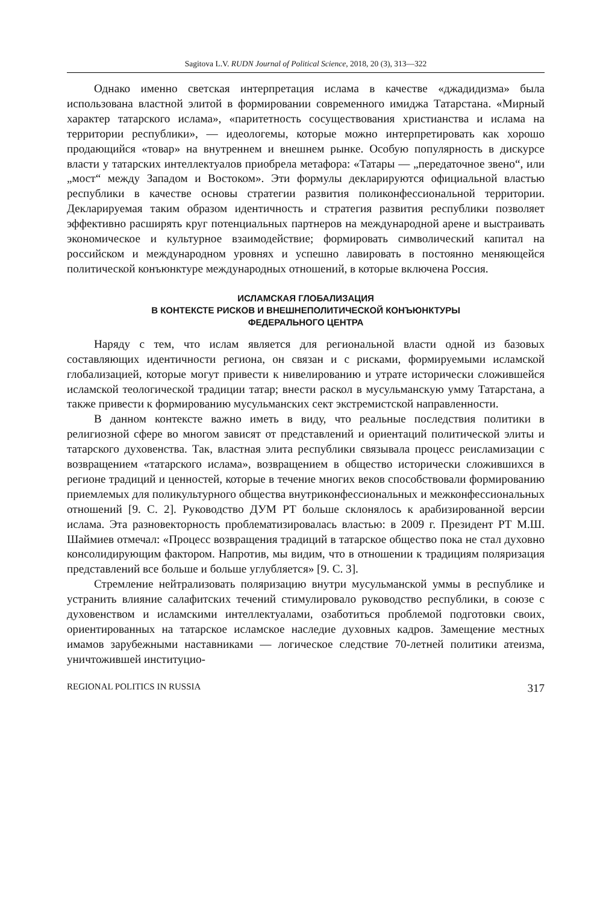Sagitova L.V. RUDN Journal of Political Science, 2018, 20 (3), 313—322
Однако именно светская интерпретация ислама в качестве «джадидизма» была использована властной элитой в формировании современного имиджа Татарстана. «Мирный характер татарского ислама», «паритетность сосуществования христианства и ислама на территории республики», — идеологемы, которые можно интерпретировать как хорошо продающийся «товар» на внутреннем и внешнем рынке. Особую популярность в дискурсе власти у татарских интеллектуалов приобрела метафора: «Татары — „передаточное звено“, или „мост“ между Западом и Востоком». Эти формулы декларируются официальной властью республики в качестве основы стратегии развития поликонфессиональной территории. Декларируемая таким образом идентичность и стратегия развития республики позволяет эффективно расширять круг потенциальных партнеров на международной арене и выстраивать экономическое и культурное взаимодействие; формировать символический капитал на российском и международном уровнях и успешно лавировать в постоянно меняющейся политической конъюнктуре международных отношений, в которые включена Россия.
ИСЛАМСКАЯ ГЛОБАЛИЗАЦИЯ
В КОНТЕКСТЕ РИСКОВ И ВНЕШНЕПОЛИТИЧЕСКОЙ КОНЪЮНКТУРЫ
ФЕДЕРАЛЬНОГО ЦЕНТРА
Наряду с тем, что ислам является для региональной власти одной из базовых составляющих идентичности региона, он связан и с рисками, формируемыми исламской глобализацией, которые могут привести к нивелированию и утрате исторически сложившейся исламской теологической традиции татар; внести раскол в мусульманскую умму Татарстана, а также привести к формированию мусульманских сект экстремистской направленности.
В данном контексте важно иметь в виду, что реальные последствия политики в религиозной сфере во многом зависят от представлений и ориентаций политической элиты и татарского духовенства. Так, властная элита республики связывала процесс реисламизации с возвращением «татарского ислама», возвращением в общество исторически сложившихся в регионе традиций и ценностей, которые в течение многих веков способствовали формированию приемлемых для поликультурного общества внутриконфессиональных и межконфессиональных отношений [9. С. 2]. Руководство ДУМ РТ больше склонялось к арабизированной версии ислама. Эта разновекторность проблематизировалась властью: в 2009 г. Президент РТ М.Ш. Шаймиев отмечал: «Процесс возвращения традиций в татарское общество пока не стал духовно консолидирующим фактором. Напротив, мы видим, что в отношении к традициям поляризация представлений все больше и больше углубляется» [9. С. 3].
Стремление нейтрализовать поляризацию внутри мусульманской уммы в республике и устранить влияние салафитских течений стимулировало руководство республики, в союзе с духовенством и исламскими интеллектуалами, озаботиться проблемой подготовки своих, ориентированных на татарское исламское наследие духовных кадров. Замещение местных имамов зарубежными наставниками — логическое следствие 70-летней политики атеизма, уничтожившей институцио-
REGIONAL POLITICS IN RUSSIA 317